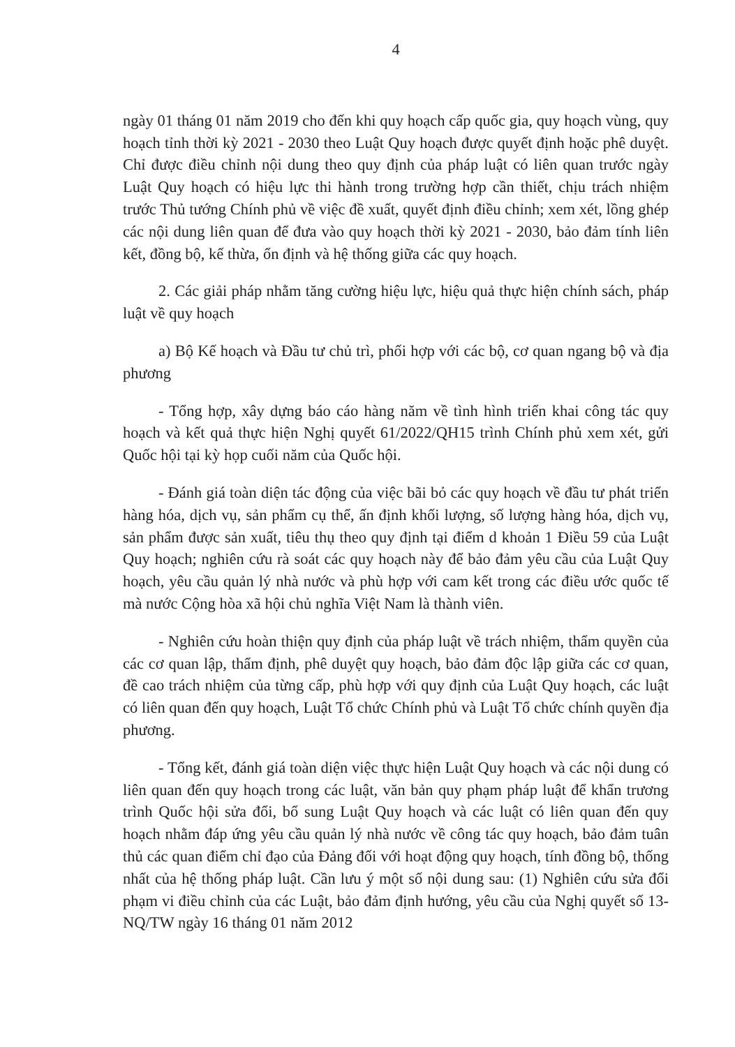4
ngày 01 tháng 01 năm 2019 cho đến khi quy hoạch cấp quốc gia, quy hoạch vùng, quy hoạch tỉnh thời kỳ 2021 - 2030 theo Luật Quy hoạch được quyết định hoặc phê duyệt. Chỉ được điều chỉnh nội dung theo quy định của pháp luật có liên quan trước ngày Luật Quy hoạch có hiệu lực thi hành trong trường hợp cần thiết, chịu trách nhiệm trước Thủ tướng Chính phủ về việc đề xuất, quyết định điều chỉnh; xem xét, lồng ghép các nội dung liên quan để đưa vào quy hoạch thời kỳ 2021 - 2030, bảo đảm tính liên kết, đồng bộ, kế thừa, ổn định và hệ thống giữa các quy hoạch.
2. Các giải pháp nhằm tăng cường hiệu lực, hiệu quả thực hiện chính sách, pháp luật về quy hoạch
a) Bộ Kế hoạch và Đầu tư chủ trì, phối hợp với các bộ, cơ quan ngang bộ và địa phương
- Tổng hợp, xây dựng báo cáo hàng năm về tình hình triển khai công tác quy hoạch và kết quả thực hiện Nghị quyết 61/2022/QH15 trình Chính phủ xem xét, gửi Quốc hội tại kỳ họp cuối năm của Quốc hội.
- Đánh giá toàn diện tác động của việc bãi bỏ các quy hoạch về đầu tư phát triển hàng hóa, dịch vụ, sản phẩm cụ thể, ấn định khối lượng, số lượng hàng hóa, dịch vụ, sản phẩm được sản xuất, tiêu thụ theo quy định tại điểm d khoản 1 Điều 59 của Luật Quy hoạch; nghiên cứu rà soát các quy hoạch này để bảo đảm yêu cầu của Luật Quy hoạch, yêu cầu quản lý nhà nước và phù hợp với cam kết trong các điều ước quốc tế mà nước Cộng hòa xã hội chủ nghĩa Việt Nam là thành viên.
- Nghiên cứu hoàn thiện quy định của pháp luật về trách nhiệm, thẩm quyền của các cơ quan lập, thẩm định, phê duyệt quy hoạch, bảo đảm độc lập giữa các cơ quan, đề cao trách nhiệm của từng cấp, phù hợp với quy định của Luật Quy hoạch, các luật có liên quan đến quy hoạch, Luật Tổ chức Chính phủ và Luật Tổ chức chính quyền địa phương.
- Tổng kết, đánh giá toàn diện việc thực hiện Luật Quy hoạch và các nội dung có liên quan đến quy hoạch trong các luật, văn bản quy phạm pháp luật để khẩn trương trình Quốc hội sửa đổi, bổ sung Luật Quy hoạch và các luật có liên quan đến quy hoạch nhằm đáp ứng yêu cầu quản lý nhà nước về công tác quy hoạch, bảo đảm tuân thủ các quan điểm chỉ đạo của Đảng đối với hoạt động quy hoạch, tính đồng bộ, thống nhất của hệ thống pháp luật. Cần lưu ý một số nội dung sau: (1) Nghiên cứu sửa đổi phạm vi điều chỉnh của các Luật, bảo đảm định hướng, yêu cầu của Nghị quyết số 13-NQ/TW ngày 16 tháng 01 năm 2012